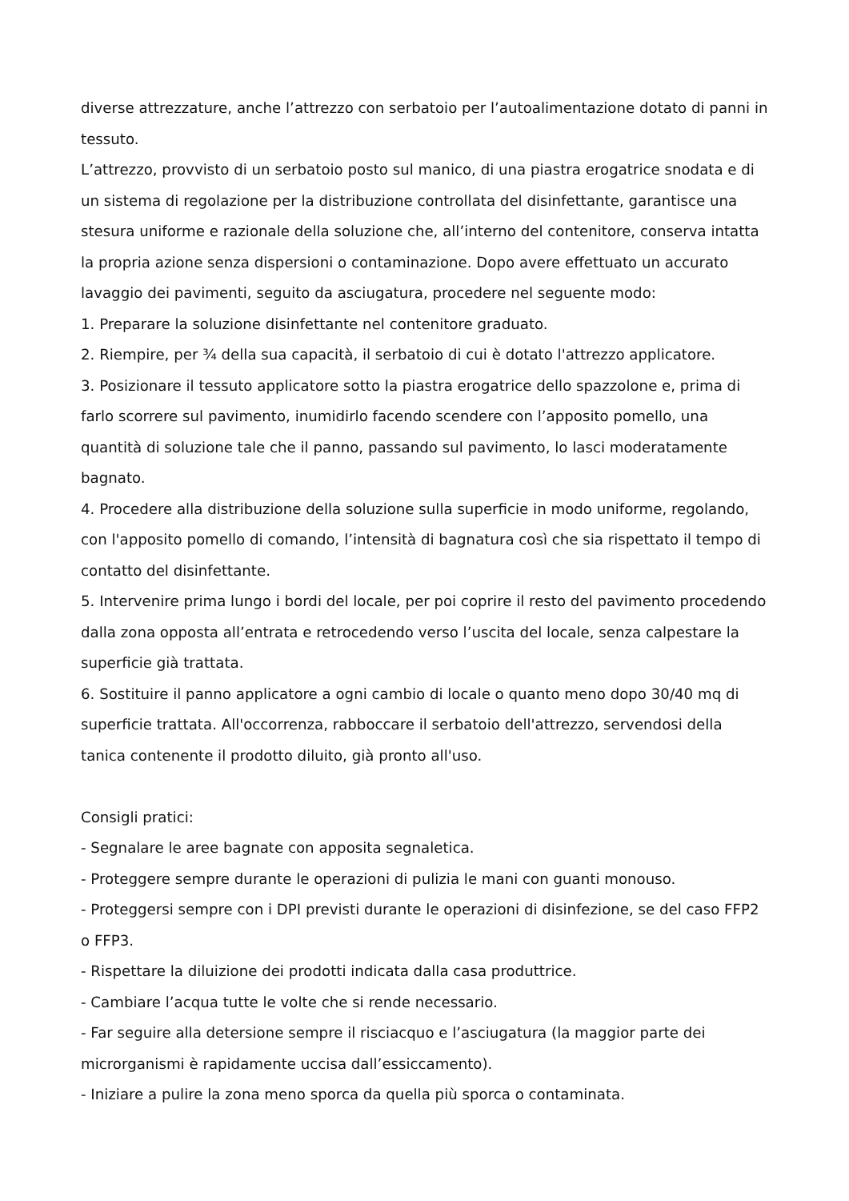diverse attrezzature, anche l’attrezzo con serbatoio per l’autoalimentazione dotato di panni in tessuto.
L’attrezzo, provvisto di un serbatoio posto sul manico, di una piastra erogatrice snodata e di un sistema di regolazione per la distribuzione controllata del disinfettante, garantisce una stesura uniforme e razionale della soluzione che, all’interno del contenitore, conserva intatta la propria azione senza dispersioni o contaminazione. Dopo avere effettuato un accurato lavaggio dei pavimenti, seguito da asciugatura, procedere nel seguente modo:
1. Preparare la soluzione disinfettante nel contenitore graduato.
2. Riempire, per ¾ della sua capacità, il serbatoio di cui è dotato l'attrezzo applicatore.
3. Posizionare il tessuto applicatore sotto la piastra erogatrice dello spazzolone e, prima di farlo scorrere sul pavimento, inumidirlo facendo scendere con l’apposito pomello, una quantità di soluzione tale che il panno, passando sul pavimento, lo lasci moderatamente bagnato.
4. Procedere alla distribuzione della soluzione sulla superficie in modo uniforme, regolando, con l'apposito pomello di comando, l’intensità di bagnatura così che sia rispettato il tempo di contatto del disinfettante.
5. Intervenire prima lungo i bordi del locale, per poi coprire il resto del pavimento procedendo dalla zona opposta all’entrata e retrocedendo verso l’uscita del locale, senza calpestare la superficie già trattata.
6. Sostituire il panno applicatore a ogni cambio di locale o quanto meno dopo 30/40 mq di superficie trattata. All'occorrenza, rabboccare il serbatoio dell'attrezzo, servendosi della tanica contenente il prodotto diluito, già pronto all'uso.
Consigli pratici:
- Segnalare le aree bagnate con apposita segnaletica.
- Proteggere sempre durante le operazioni di pulizia le mani con guanti monouso.
- Proteggersi sempre con i DPI previsti durante le operazioni di disinfezione, se del caso FFP2 o FFP3.
- Rispettare la diluizione dei prodotti indicata dalla casa produttrice.
- Cambiare l’acqua tutte le volte che si rende necessario.
- Far seguire alla detersione sempre il risciacquo e l’asciugatura (la maggior parte dei microrganismi è rapidamente uccisa dall’essiccamento).
- Iniziare a pulire la zona meno sporca da quella più sporca o contaminata.